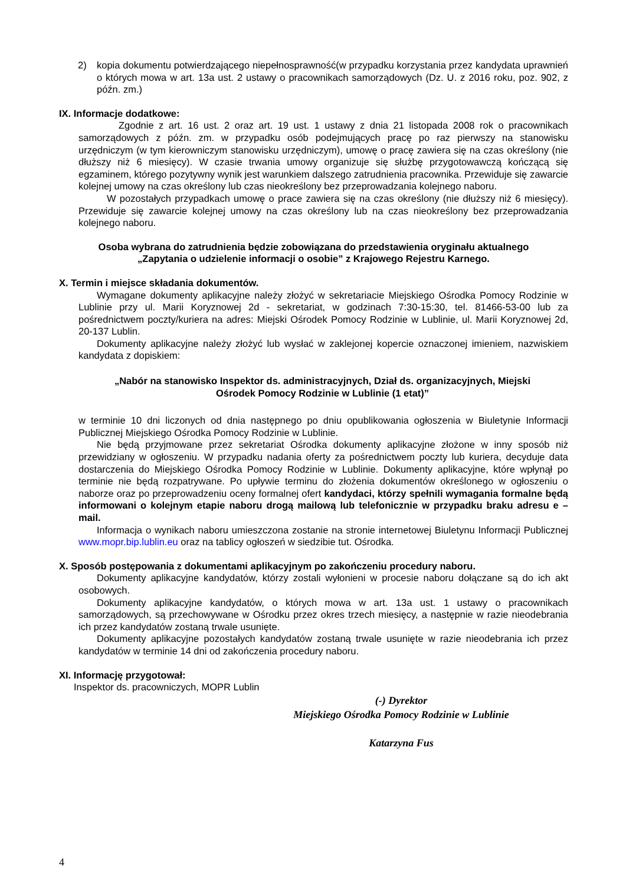2) kopia dokumentu potwierdzającego niepełnosprawność(w przypadku korzystania przez kandydata uprawnień o których mowa w art. 13a ust. 2 ustawy o pracownikach samorządowych (Dz. U. z 2016 roku, poz. 902, z późn. zm.)
IX. Informacje dodatkowe:
Zgodnie z art. 16 ust. 2 oraz art. 19 ust. 1 ustawy z dnia 21 listopada 2008 rok o pracownikach samorządowych z późn. zm. w przypadku osób podejmujących pracę po raz pierwszy na stanowisku urzędniczym (w tym kierowniczym stanowisku urzędniczym), umowę o pracę zawiera się na czas określony (nie dłuższy niż 6 miesięcy). W czasie trwania umowy organizuje się służbę przygotowawczą kończącą się egzaminem, którego pozytywny wynik jest warunkiem dalszego zatrudnienia pracownika. Przewiduje się zawarcie kolejnej umowy na czas określony lub czas nieokreślony bez przeprowadzania kolejnego naboru.
W pozostałych przypadkach umowę o prace zawiera się na czas określony (nie dłuższy niż 6 miesięcy). Przewiduje się zawarcie kolejnej umowy na czas określony lub na czas nieokreślony bez przeprowadzania kolejnego naboru.
Osoba wybrana do zatrudnienia będzie zobowiązana do przedstawienia oryginału aktualnego
„Zapytania o udzielenie informacji o osobie” z Krajowego Rejestru Karnego.
X. Termin i miejsce składania dokumentów.
Wymagane dokumenty aplikacyjne należy złożyć w sekretariacie Miejskiego Ośrodka Pomocy Rodzinie w Lublinie przy ul. Marii Koryznowej 2d - sekretariat, w godzinach 7:30-15:30, tel. 81466-53-00 lub za pośrednictwem poczty/kuriera na adres: Miejski Ośrodek Pomocy Rodzinie w Lublinie, ul. Marii Koryznowej 2d, 20-137 Lublin.
Dokumenty aplikacyjne należy złożyć lub wysłać w zaklejonej kopercie oznaczonej imieniem, nazwiskiem kandydata z dopiskiem:
„Nabór na stanowisko Inspektor ds. administracyjnych, Dział ds. organizacyjnych, Miejski
Ośrodek Pomocy Rodzinie w Lublinie (1 etat)”
w terminie 10 dni liczonych od dnia następnego po dniu opublikowania ogłoszenia w Biuletynie Informacji Publicznej Miejskiego Ośrodka Pomocy Rodzinie w Lublinie.
Nie będą przyjmowane przez sekretariat Ośrodka dokumenty aplikacyjne złożone w inny sposób niż przewidziany w ogłoszeniu. W przypadku nadania oferty za pośrednictwem poczty lub kuriera, decyduje data dostarczenia do Miejskiego Ośrodka Pomocy Rodzinie w Lublinie. Dokumenty aplikacyjne, które wpłynął po terminie nie będą rozpatrywane. Po upływie terminu do złożenia dokumentów określonego w ogłoszeniu o naborze oraz po przeprowadzeniu oceny formalnej ofert kandydaci, którzy spełnili wymagania formalne będą informowani o kolejnym etapie naboru drogą mailową lub telefonicznie w przypadku braku adresu e – mail.
Informacja o wynikach naboru umieszczona zostanie na stronie internetowej Biuletynu Informacji Publicznej www.mopr.bip.lublin.eu oraz na tablicy ogłoszeń w siedzibie tut. Ośrodka.
X. Sposób postępowania z dokumentami aplikacyjnym po zakończeniu procedury naboru.
Dokumenty aplikacyjne kandydatów, którzy zostali wyłonieni w procesie naboru dołączane są do ich akt osobowych.
Dokumenty aplikacyjne kandydatów, o których mowa w art. 13a ust. 1 ustawy o pracownikach samorządowych, są przechowywane w Ośrodku przez okres trzech miesięcy, a następnie w razie nieodebrania ich przez kandydatów zostaną trwale usunięte.
Dokumenty aplikacyjne pozostałych kandydatów zostaną trwale usunięte w razie nieodebrania ich przez kandydatów w terminie 14 dni od zakończenia procedury naboru.
XI. Informację przygotował:
Inspektor ds. pracowniczych, MOPR Lublin
(-) Dyrektor
Miejskiego Ośrodka Pomocy Rodzinie w Lublinie
Katarzyna Fus
4